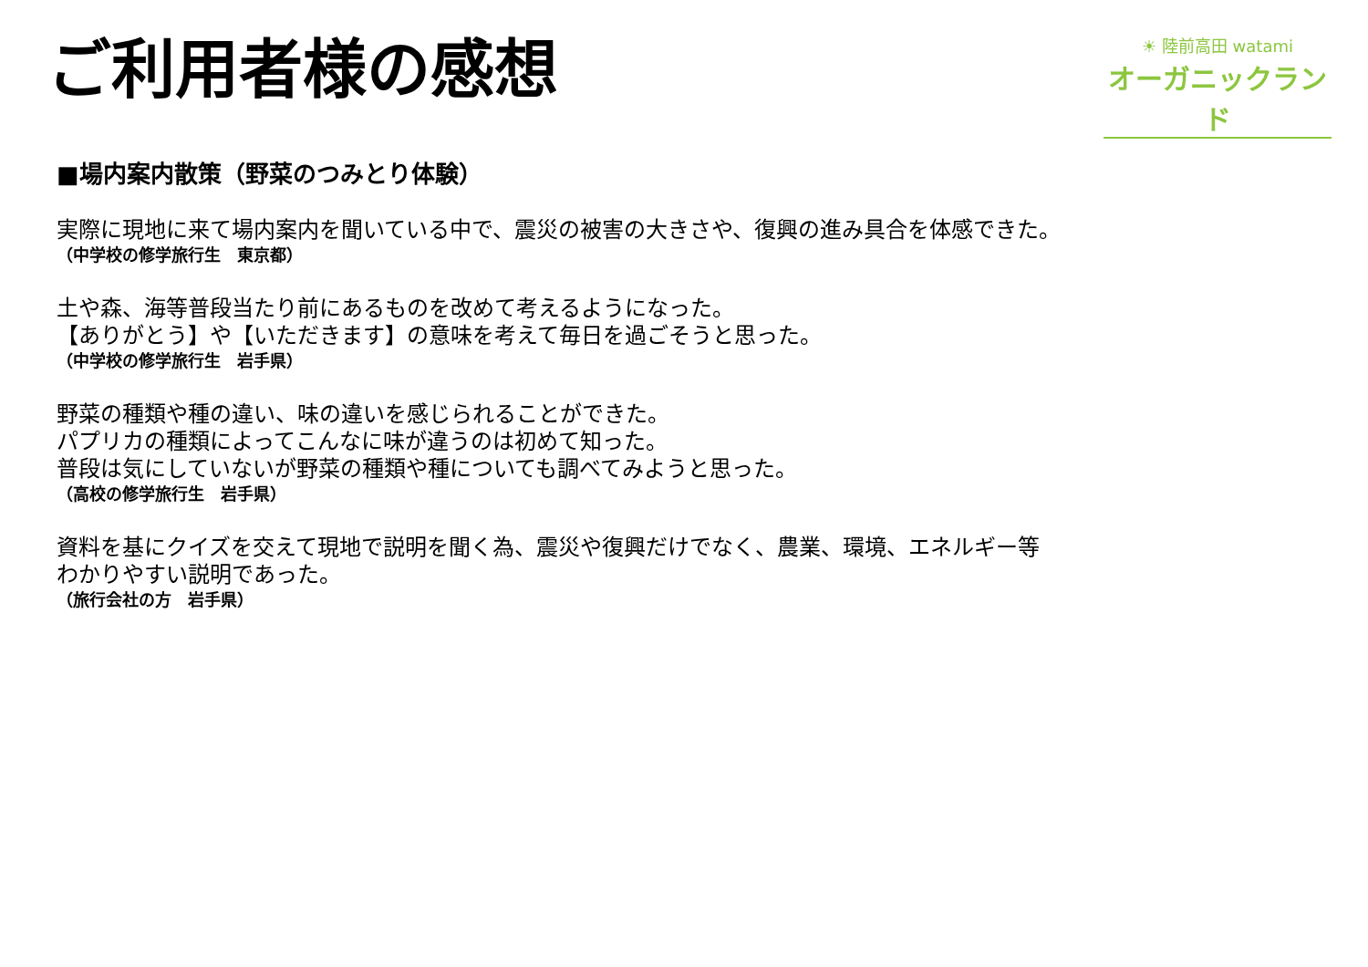ご利用者様の感想
☀ 陸前高田 watami
オーガニックランド
■場内案内散策（野菜のつみとり体験）
実際に現地に来て場内案内を聞いている中で、震災の被害の大きさや、復興の進み具合を体感できた。
（中学校の修学旅行生　東京都）
土や森、海等普段当たり前にあるものを改めて考えるようになった。
【ありがとう】や【いただきます】の意味を考えて毎日を過ごそうと思った。
（中学校の修学旅行生　岩手県）
野菜の種類や種の違い、味の違いを感じられることができた。
パプリカの種類によってこんなに味が違うのは初めて知った。
普段は気にしていないが野菜の種類や種についても調べてみようと思った。
（高校の修学旅行生　岩手県）
資料を基にクイズを交えて現地で説明を聞く為、震災や復興だけでなく、農業、環境、エネルギー等
わかりやすい説明であった。
（旅行会社の方　岩手県）